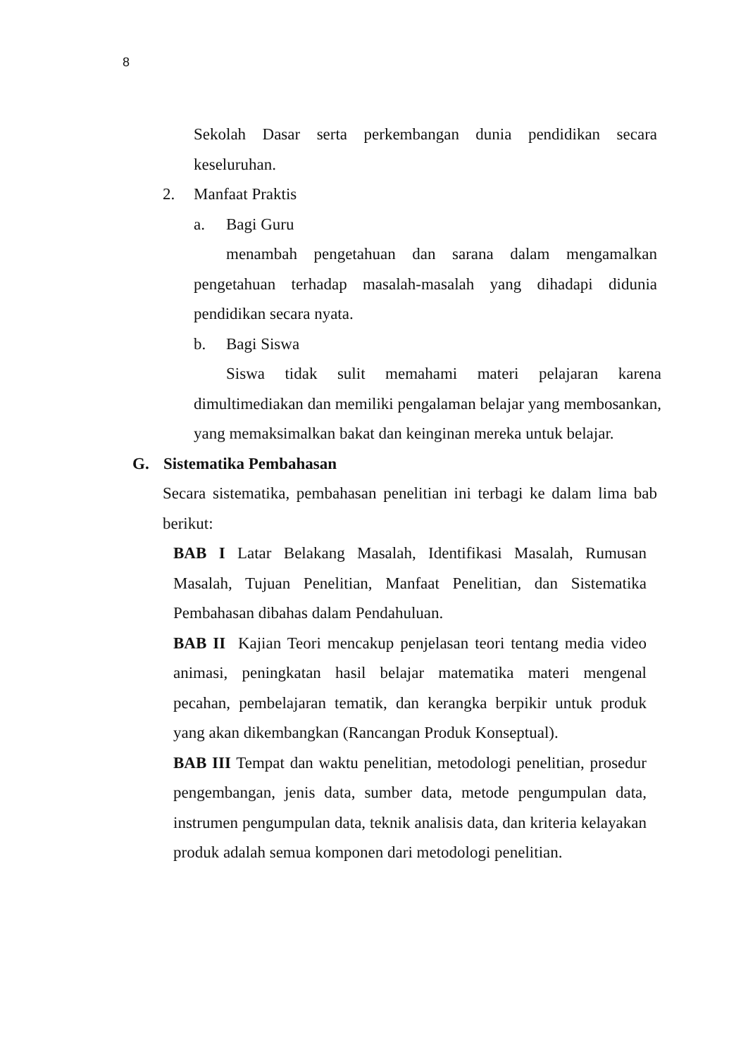8
Sekolah Dasar serta perkembangan dunia pendidikan secara keseluruhan.
2. Manfaat Praktis
a. Bagi Guru
menambah pengetahuan dan sarana dalam mengamalkan pengetahuan terhadap masalah-masalah yang dihadapi didunia pendidikan secara nyata.
b. Bagi Siswa
Siswa tidak sulit memahami materi pelajaran karena dimultimediakan dan memiliki pengalaman belajar yang membosankan, yang memaksimalkan bakat dan keinginan mereka untuk belajar.
G. Sistematika Pembahasan
Secara sistematika, pembahasan penelitian ini terbagi ke dalam lima bab berikut:
BAB I Latar Belakang Masalah, Identifikasi Masalah, Rumusan Masalah, Tujuan Penelitian, Manfaat Penelitian, dan Sistematika Pembahasan dibahas dalam Pendahuluan.
BAB II Kajian Teori mencakup penjelasan teori tentang media video animasi, peningkatan hasil belajar matematika materi mengenal pecahan, pembelajaran tematik, dan kerangka berpikir untuk produk yang akan dikembangkan (Rancangan Produk Konseptual).
BAB III Tempat dan waktu penelitian, metodologi penelitian, prosedur pengembangan, jenis data, sumber data, metode pengumpulan data, instrumen pengumpulan data, teknik analisis data, dan kriteria kelayakan produk adalah semua komponen dari metodologi penelitian.